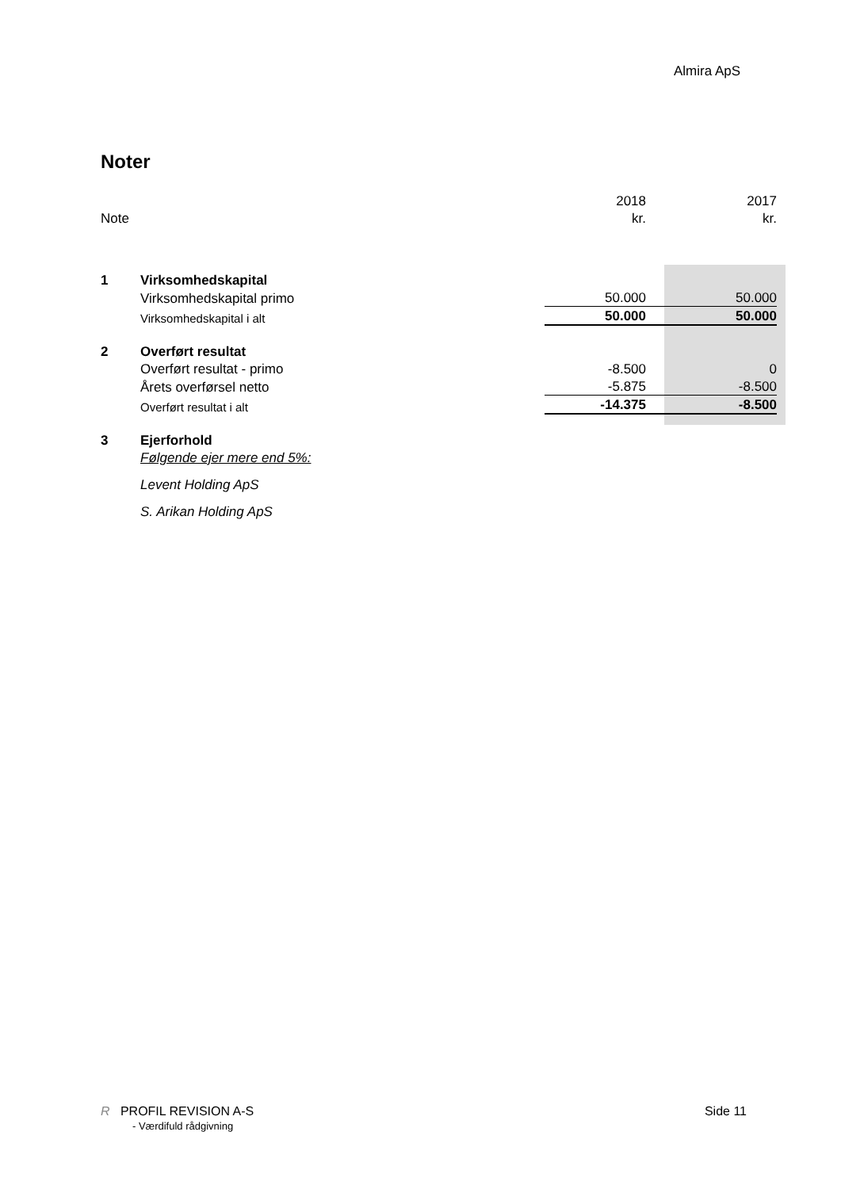Almira ApS
Noter
| | | 2018 | | 2017 |
| Note | | kr. | | kr. |
| 1 | Virksomhedskapital | | | |
| | Virksomhedskapital primo | 50.000 | | 50.000 |
| | Virksomhedskapital i alt | 50.000 | | 50.000 |
| 2 | Overført resultat | | | |
| | Overført resultat - primo | -8.500 | | 0 |
| | Årets overførsel netto | -5.875 | | -8.500 |
| | Overført resultat i alt | -14.375 | | -8.500 |
| 3 | Ejerforhold | | | |
| | Følgende ejer mere end 5%: | | | |
| | Levent Holding ApS | | | |
| | S. Arikan Holding ApS | | | |
R PROFIL REVISION A-S
- Værdifuld rådgivning
Side 11